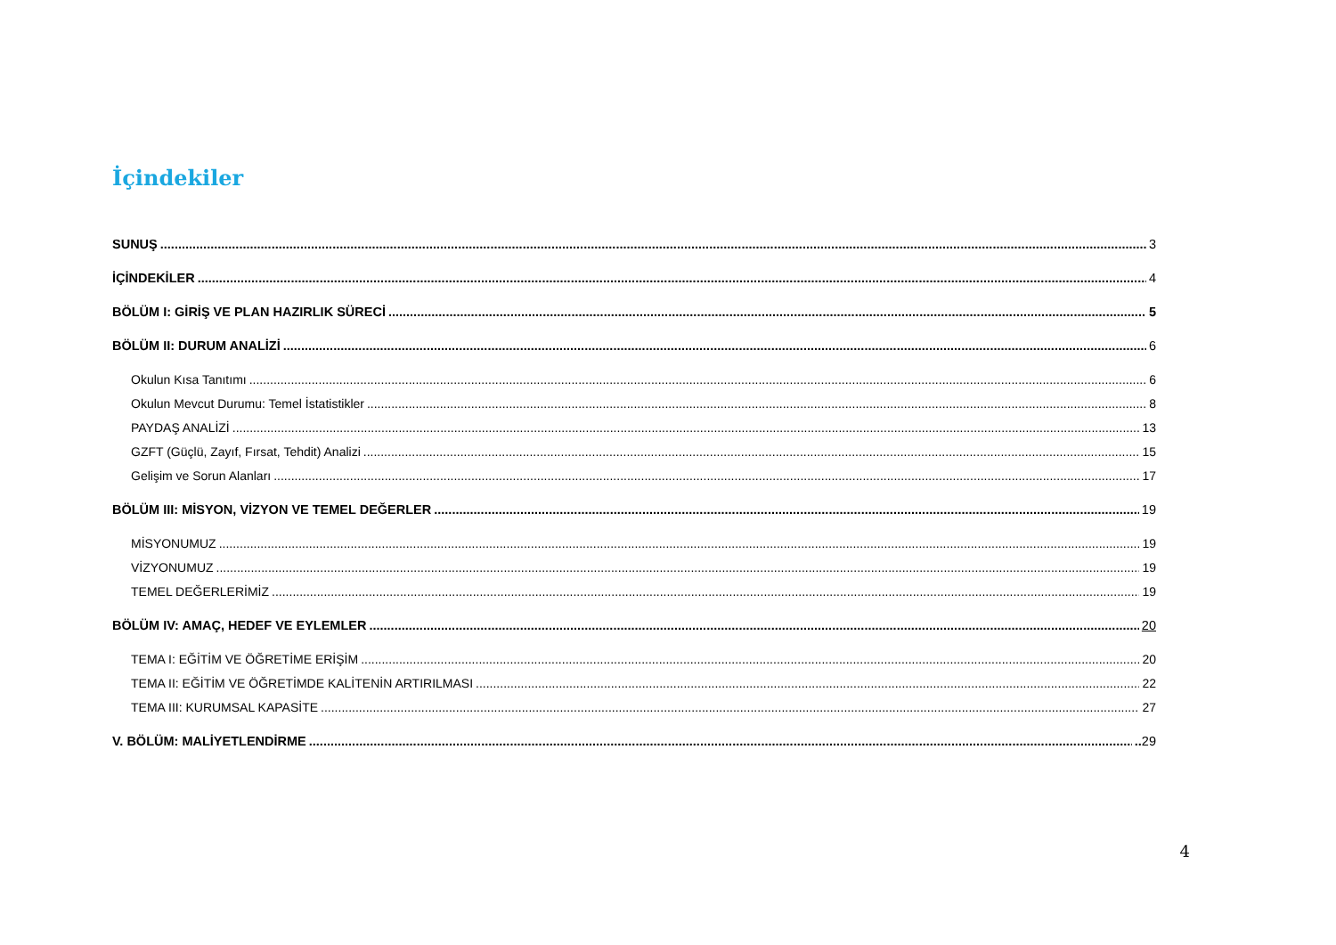İçindekiler
SUNUŞ 3
İÇİNDEKİLER 4
BÖLÜM I: GİRİŞ VE PLAN HAZIRLIK SÜRECİ 5
BÖLÜM II: DURUM ANALİZİ 6
Okulun Kısa Tanıtımı 6
Okulun Mevcut Durumu: Temel İstatistikler 8
PAYDAŞ ANALİZİ 13
GZFT (Güçlü, Zayıf, Fırsat, Tehdit) Analizi 15
Gelişim ve Sorun Alanları 17
BÖLÜM III: MİSYON, VİZYON VE TEMEL DEĞERLER 19
MİSYONUMUZ 19
VİZYONUMUZ 19
TEMEL DEĞERLERİMİZ 19
BÖLÜM IV: AMAÇ, HEDEF VE EYLEMLER 20
TEMA I: EĞİTİM VE ÖĞRETİME ERİŞİM 20
TEMA II: EĞİTİM VE ÖĞRETİMDE KALİTENİN ARTIRILMASI 22
TEMA III: KURUMSAL KAPASİTE 27
V. BÖLÜM: MALİYETLENDİRME ..29
4